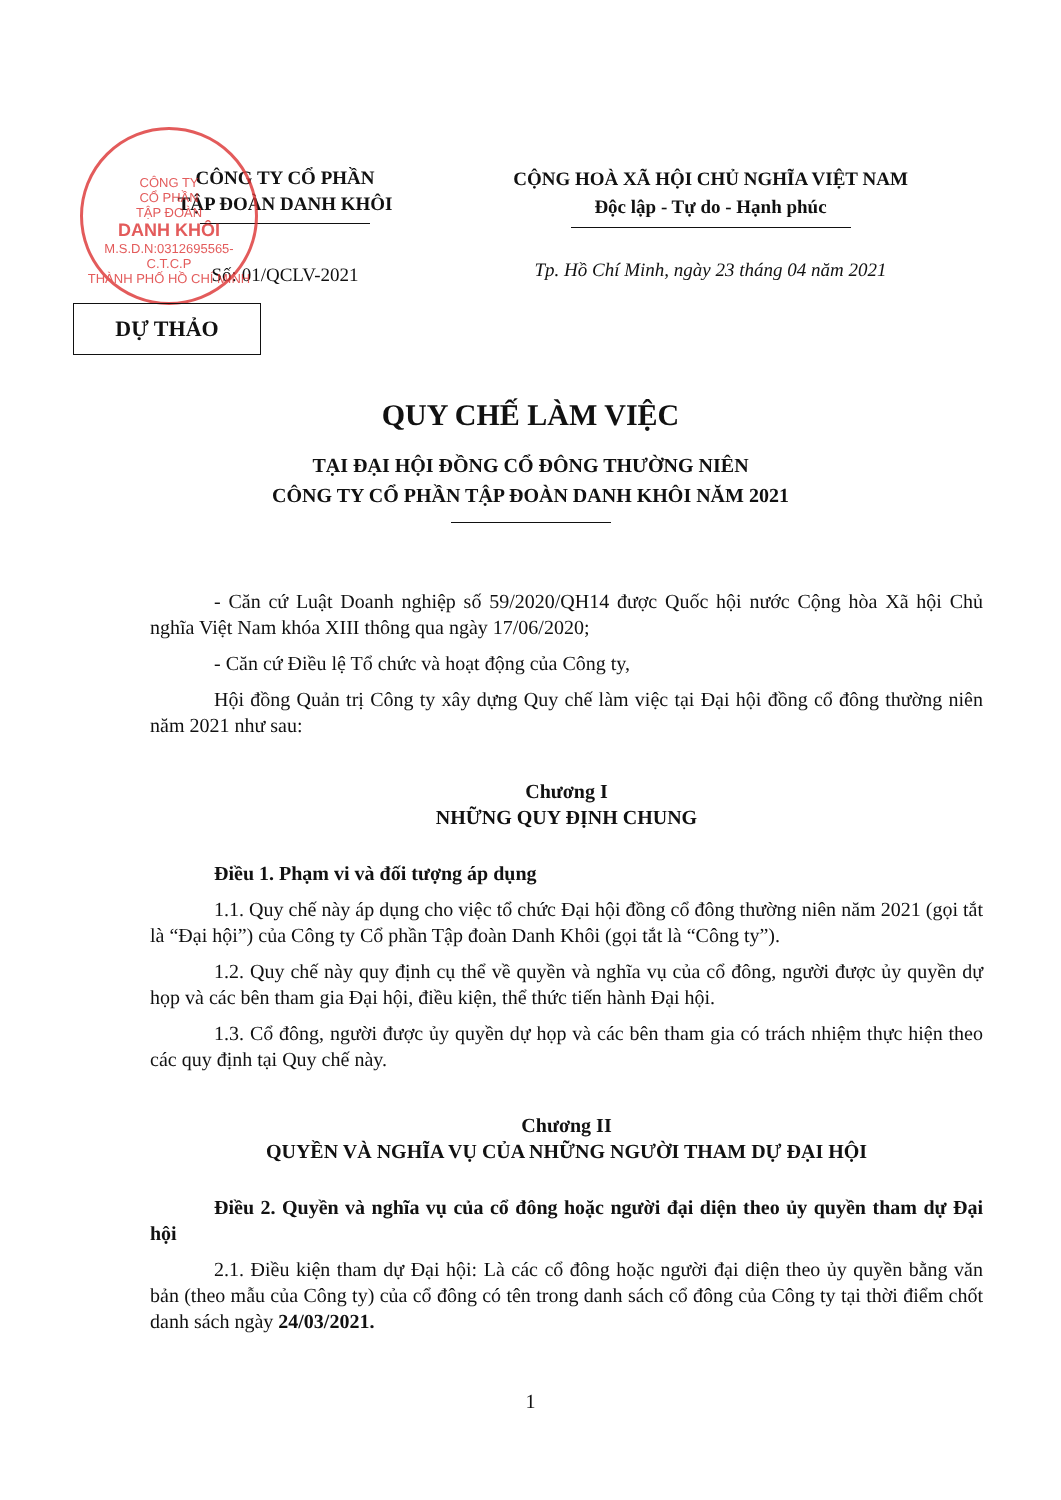CÔNG TY
CỔ PHẦN
TẬP ĐOÀN
DANH KHÔI
M.S.D.N:0312695565-C.T.C.P
THÀNH PHỐ HỒ CHÍ MINH
CÔNG TY CỔ PHẦN
TẬP ĐOÀN DANH KHÔI
Số: 01/QCLV-2021
CỘNG HOÀ XÃ HỘI CHỦ NGHĨA VIỆT NAM
Độc lập - Tự do - Hạnh phúc
Tp. Hồ Chí Minh, ngày 23 tháng 04 năm 2021
DỰ THẢO
QUY CHẾ LÀM VIỆC
TẠI ĐẠI HỘI ĐỒNG CỔ ĐÔNG THƯỜNG NIÊN
CÔNG TY CỔ PHẦN TẬP ĐOÀN DANH KHÔI NĂM 2021
- Căn cứ Luật Doanh nghiệp số 59/2020/QH14 được Quốc hội nước Cộng hòa Xã hội Chủ nghĩa Việt Nam khóa XIII thông qua ngày 17/06/2020;
- Căn cứ Điều lệ Tổ chức và hoạt động của Công ty,
Hội đồng Quản trị Công ty xây dựng Quy chế làm việc tại Đại hội đồng cổ đông thường niên năm 2021 như sau:
Chương I
NHỮNG QUY ĐỊNH CHUNG
Điều 1. Phạm vi và đối tượng áp dụng
1.1. Quy chế này áp dụng cho việc tổ chức Đại hội đồng cổ đông thường niên năm 2021 (gọi tắt là “Đại hội”) của Công ty Cổ phần Tập đoàn Danh Khôi (gọi tắt là “Công ty”).
1.2. Quy chế này quy định cụ thể về quyền và nghĩa vụ của cổ đông, người được ủy quyền dự họp và các bên tham gia Đại hội, điều kiện, thể thức tiến hành Đại hội.
1.3. Cổ đông, người được ủy quyền dự họp và các bên tham gia có trách nhiệm thực hiện theo các quy định tại Quy chế này.
Chương II
QUYỀN VÀ NGHĨA VỤ CỦA NHỮNG NGƯỜI THAM DỰ ĐẠI HỘI
Điều 2. Quyền và nghĩa vụ của cổ đông hoặc người đại diện theo ủy quyền tham dự Đại hội
2.1. Điều kiện tham dự Đại hội: Là các cổ đông hoặc người đại diện theo ủy quyền bằng văn bản (theo mẫu của Công ty) của cổ đông có tên trong danh sách cổ đông của Công ty tại thời điểm chốt danh sách ngày 24/03/2021.
1